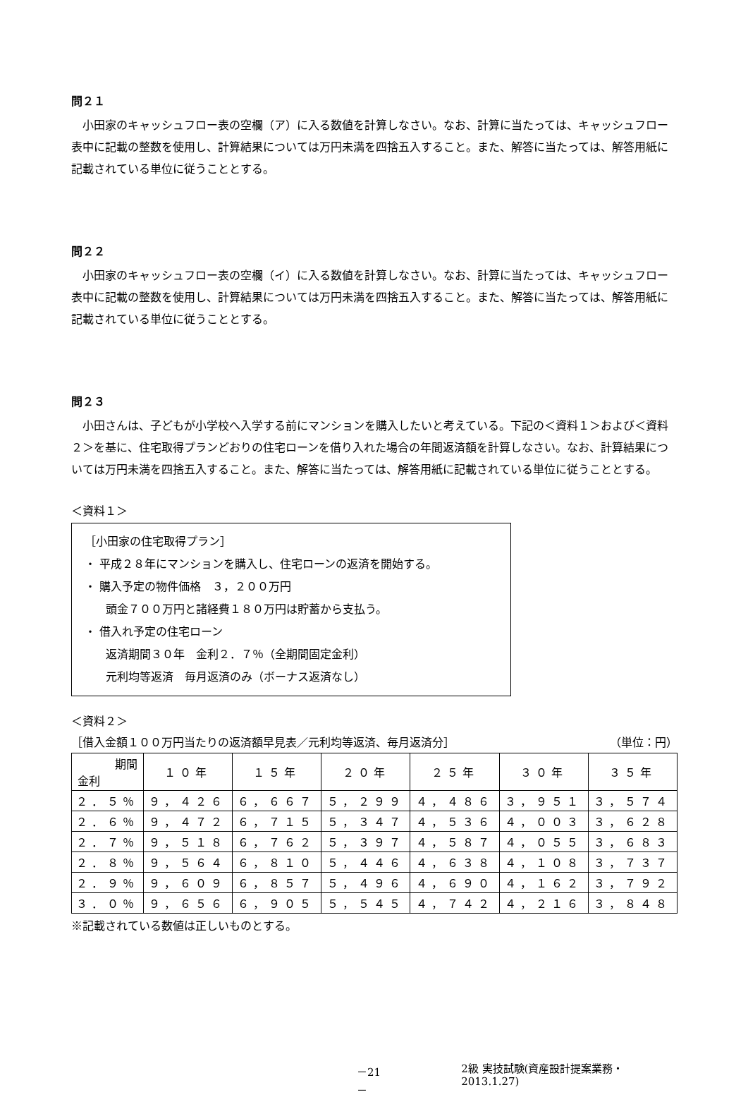問２１
小田家のキャッシュフロー表の空欄（ア）に入る数値を計算しなさい。なお、計算に当たっては、キャッシュフロー表中に記載の整数を使用し、計算結果については万円未満を四捨五入すること。また、解答に当たっては、解答用紙に記載されている単位に従うこととする。
問２２
小田家のキャッシュフロー表の空欄（イ）に入る数値を計算しなさい。なお、計算に当たっては、キャッシュフロー表中に記載の整数を使用し、計算結果については万円未満を四捨五入すること。また、解答に当たっては、解答用紙に記載されている単位に従うこととする。
問２３
小田さんは、子どもが小学校へ入学する前にマンションを購入したいと考えている。下記の＜資料１＞および＜資料２＞を基に、住宅取得プランどおりの住宅ローンを借り入れた場合の年間返済額を計算しなさい。なお、計算結果については万円未満を四捨五入すること。また、解答に当たっては、解答用紙に記載されている単位に従うこととする。
＜資料１＞
［小田家の住宅取得プラン］
・ 平成２８年にマンションを購入し、住宅ローンの返済を開始する。
・ 購入予定の物件価格　３，２００万円
頭金７００万円と諸経費１８０万円は貯蓄から支払う。
・ 借入れ予定の住宅ローン
返済期間３０年　金利２．７％（全期間固定金利）
元利均等返済　毎月返済のみ（ボーナス返済なし）
＜資料２＞
［借入金額１００万円当たりの返済額早見表／元利均等返済、毎月返済分］ （単位：円）
| 期間 金利 | １０年 | １５年 | ２０年 | ２５年 | ３０年 | ３５年 |
| --- | --- | --- | --- | --- | --- | --- |
| ２．５％ | ９，４２６ | ６，６６７ | ５，２９９ | ４，４８６ | ３，９５１ | ３，５７４ |
| ２．６％ | ９，４７２ | ６，７１５ | ５，３４７ | ４，５３６ | ４，００３ | ３，６２８ |
| ２．７％ | ９，５１８ | ６，７６２ | ５，３９７ | ４，５８７ | ４，０５５ | ３，６８３ |
| ２．８％ | ９，５６４ | ６，８１０ | ５，４４６ | ４，６３８ | ４，１０８ | ３，７３７ |
| ２．９％ | ９，６０９ | ６，８５７ | ５，４９６ | ４，６９０ | ４，１６２ | ３，７９２ |
| ３．０％ | ９，６５６ | ６，９０５ | ５，５４５ | ４，７４２ | ４，２１６ | ３，８４８ |
※記載されている数値は正しいものとする。
－21－ 2級 実技試験(資産設計提案業務・2013.1.27)